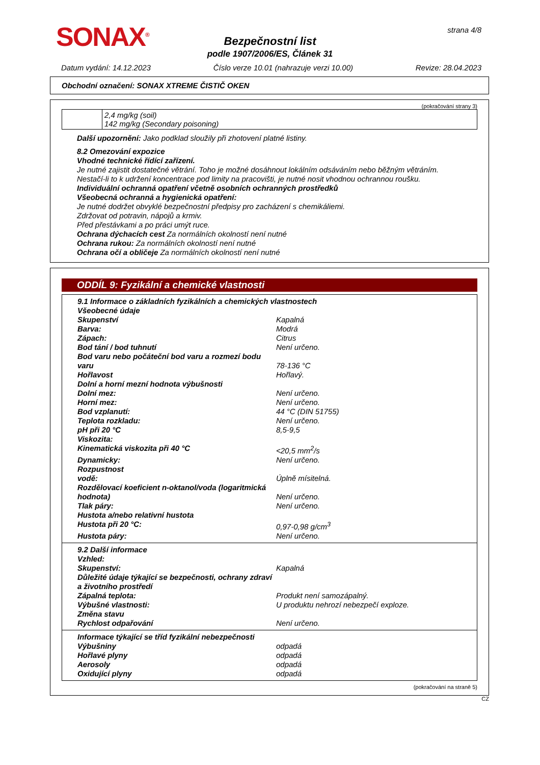SONAX<sup>®</sup> strana 4/8
Bezpečnostní list
podle 1907/2006/ES, Článek 31
Datum vydání: 14.12.2023 Číslo verze 10.01 (nahrazuje verzi 10.00) Revize: 28.04.2023
Obchodní označení: SONAX XTREME ČISTIČ OKEN
(pokračování strany 3)
| | 2,4 mg/kg (soil) 142 mg/kg (Secondary poisoning) |
Další upozornění: Jako podklad sloužily při zhotovení platné listiny.
8.2 Omezování expozice
Vhodné technické řídící zařízení.
Je nutné zajistit dostatečné větrání. Toho je možné dosáhnout lokálním odsáváním nebo běžným větráním.
Nestačí-li to k udržení koncentrace pod limity na pracovišti, je nutné nosit vhodnou ochrannou roušku.
Individuální ochranná opatření včetně osobních ochranných prostředků
Všeobecná ochranná a hygienická opatření:
Je nutné dodržet obvyklé bezpečnostní předpisy pro zacházení s chemikáliemi.
Zdržovat od potravin, nápojů a krmiv.
Před přestávkami a po práci umýt ruce.
Ochrana dýchacích cest Za normálních okolností není nutné
Ochrana rukou: Za normálních okolností není nutné
Ochrana očí a obličeje Za normálních okolností není nutné
ODDÍL 9: Fyzikální a chemické vlastnosti
9.1 Informace o základních fyzikálních a chemických vlastnostech
Všeobecné údaje
Skupenství Kapalná
Barva: Modrá
Zápach: Citrus
Bod tání / bod tuhnutí Není určeno.
Bod varu nebo počáteční bod varu a rozmezí bodu varu 78-136 °C
Hořlavost Hořlavý.
Dolní a horní mezní hodnota výbušnosti
Dolní mez: Není určeno.
Horní mez: Není určeno.
Bod vzplanutí: 44 °C (DIN 51755)
Teplota rozkladu: Není určeno.
pH při 20 °C 8,5-9,5
Viskozita:
Kinematická viskozita při 40 °C <20,5 mm<sup>2</sup>/s
Dynamicky: Není určeno.
Rozpustnost
vodě: Úplně mísitelná.
Rozdělovací koeficient n-oktanol/voda (logaritmická hodnota) Není určeno.
Tlak páry: Není určeno.
Hustota a/nebo relativní hustota
Hustota při 20 °C: 0,97-0,98 g/cm<sup>3</sup>
Hustota páry: Není určeno.
9.2 Další informace
Vzhled:
Skupenství: Kapalná
Důležité údaje týkající se bezpečnosti, ochrany zdraví a životního prostředí
Zápalná teplota: Produkt není samozápalný.
Výbušné vlastnosti: U produktu nehrozí nebezpečí exploze.
Změna stavu
Rychlost odpařování Není určeno.
Informace týkající se tříd fyzikální nebezpečnosti
Výbušniny odpadá
Hořlavé plyny odpadá
Aerosoly odpadá
Oxidující plyny odpadá
(pokračování na straně 5)
CZ